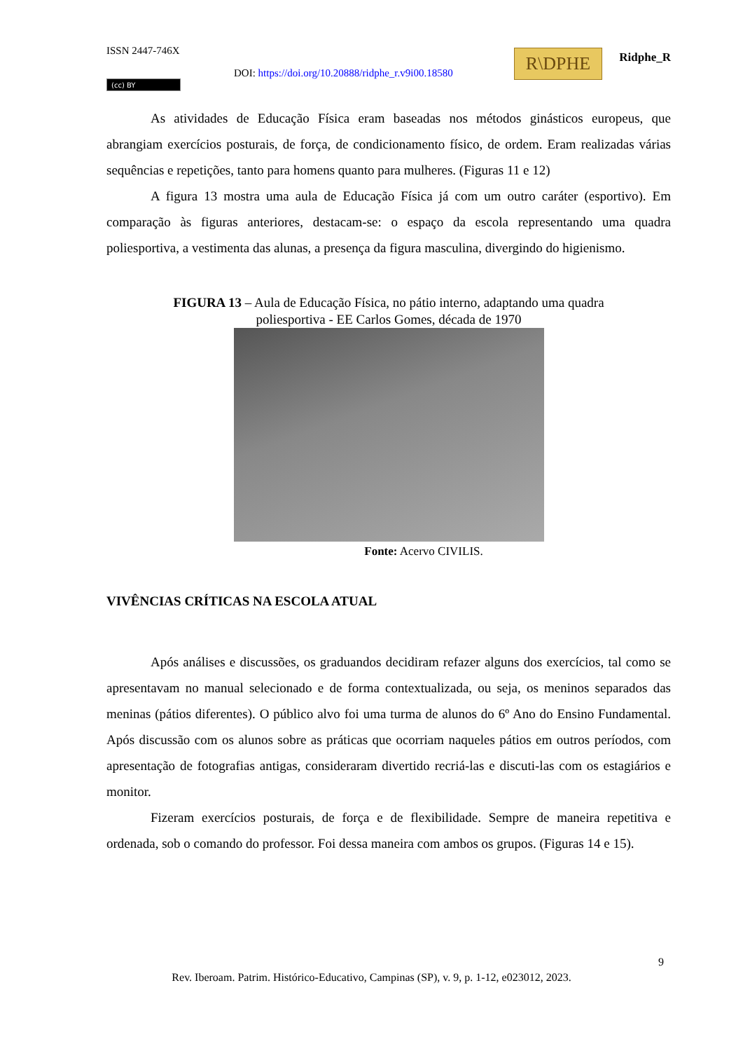ISSN 2447-746X R\DPHE Ridphe_R
DOI: https://doi.org/10.20888/ridphe_r.v9i00.18580
(cc) BY
As atividades de Educação Física eram baseadas nos métodos ginásticos europeus, que abrangiam exercícios posturais, de força, de condicionamento físico, de ordem. Eram realizadas várias sequências e repetições, tanto para homens quanto para mulheres. (Figuras 11 e 12)
A figura 13 mostra uma aula de Educação Física já com um outro caráter (esportivo). Em comparação às figuras anteriores, destacam-se: o espaço da escola representando uma quadra poliesportiva, a vestimenta das alunas, a presença da figura masculina, divergindo do higienismo.
FIGURA 13 – Aula de Educação Física, no pátio interno, adaptando uma quadra
poliesportiva - EE Carlos Gomes, década de 1970
Fonte: Acervo CIVILIS.
VIVÊNCIAS CRÍTICAS NA ESCOLA ATUAL
Após análises e discussões, os graduandos decidiram refazer alguns dos exercícios, tal como se apresentavam no manual selecionado e de forma contextualizada, ou seja, os meninos separados das meninas (pátios diferentes). O público alvo foi uma turma de alunos do 6º Ano do Ensino Fundamental. Após discussão com os alunos sobre as práticas que ocorriam naqueles pátios em outros períodos, com apresentação de fotografias antigas, consideraram divertido recriá-las e discuti-las com os estagiários e monitor.
Fizeram exercícios posturais, de força e de flexibilidade. Sempre de maneira repetitiva e ordenada, sob o comando do professor. Foi dessa maneira com ambos os grupos. (Figuras 14 e 15).
9
Rev. Iberoam. Patrim. Histórico-Educativo, Campinas (SP), v. 9, p. 1-12, e023012, 2023.